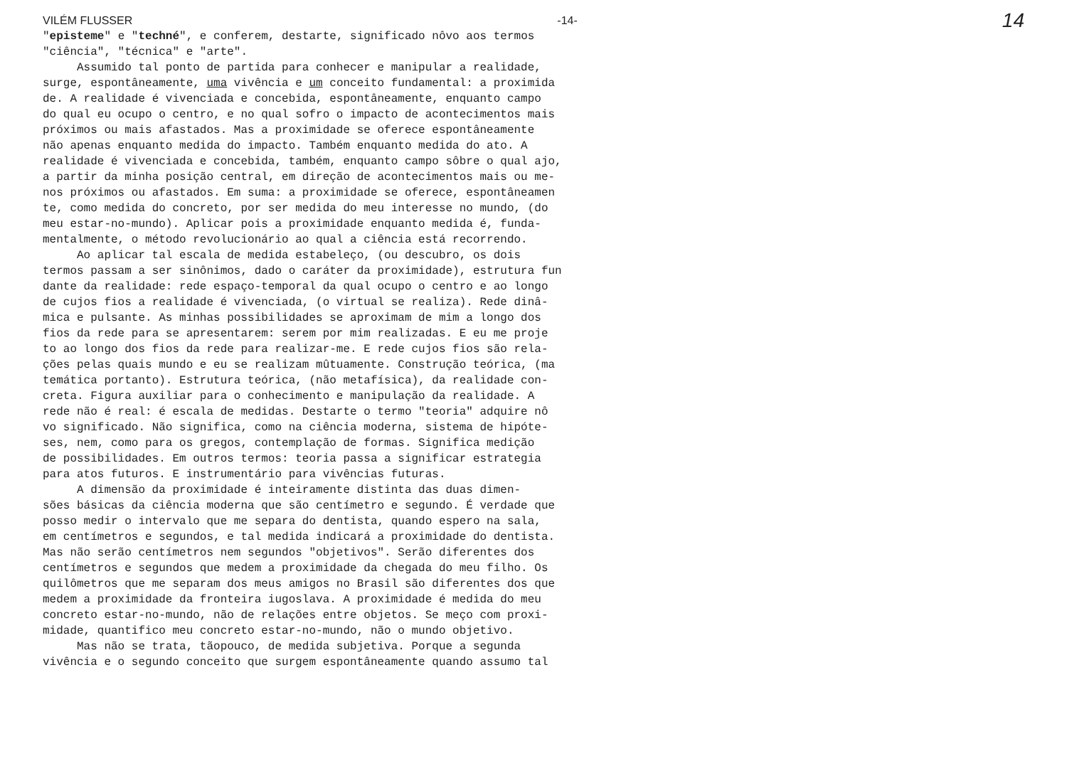VILÉM FLUSSER -14- 14
"episteme" e "techné", e conferem, destarte, significado nôvo aos termos
"ciência", "técnica" e "arte".
Assumido tal ponto de partida para conhecer e manipular a realidade,
surge, espontâneamente, uma vivência e um conceito fundamental: a proximida
de. A realidade é vivenciada e concebida, espontâneamente, enquanto campo
do qual eu ocupo o centro, e no qual sofro o impacto de acontecimentos mais
próximos ou mais afastados. Mas a proximidade se oferece espontâneamente
não apenas enquanto medida do impacto. Também enquanto medida do ato. A
realidade é vivenciada e concebida, também, enquanto campo sôbre o qual ajo,
a partir da minha posição central, em direção de acontecimentos mais ou me-
nos próximos ou afastados. Em suma: a proximidade se oferece, espontâneamen
te, como medida do concreto, por ser medida do meu interesse no mundo, (do
meu estar-no-mundo). Aplicar pois a proximidade enquanto medida é, funda-
mentalmente, o método revolucionário ao qual a ciência está recorrendo.
Ao aplicar tal escala de medida estabeleço, (ou descubro, os dois
termos passam a ser sinônimos, dado o caráter da proximidade), estrutura fun
dante da realidade: rede espaço-temporal da qual ocupo o centro e ao longo
de cujos fios a realidade é vivenciada, (o virtual se realiza). Rede dinâ-
mica e pulsante. As minhas possibilidades se aproximam de mim a longo dos
fios da rede para se apresentarem: serem por mim realizadas. E eu me proje
to ao longo dos fios da rede para realizar-me. E rede cujos fios são rela-
ções pelas quais mundo e eu se realizam mûtuamente. Construção teórica, (ma
temática portanto). Estrutura teórica, (não metafísica), da realidade con-
creta. Figura auxiliar para o conhecimento e manipulação da realidade. A
rede não é real: é escala de medidas. Destarte o termo "teoria" adquire nô
vo significado. Não significa, como na ciência moderna, sistema de hipóte-
ses, nem, como para os gregos, contemplação de formas. Significa medição
de possibilidades. Em outros termos: teoria passa a significar estrategia
para atos futuros. E instrumentário para vivências futuras.
A dimensão da proximidade é inteiramente distinta das duas dimen-
sões básicas da ciência moderna que são centímetro e segundo. É verdade que
posso medir o intervalo que me separa do dentista, quando espero na sala,
em centímetros e segundos, e tal medida indicará a proximidade do dentista.
Mas não serão centímetros nem segundos "objetivos". Serão diferentes dos
centímetros e segundos que medem a proximidade da chegada do meu filho. Os
quilômetros que me separam dos meus amigos no Brasil são diferentes dos que
medem a proximidade da fronteira iugoslava. A proximidade é medida do meu
concreto estar-no-mundo, não de relações entre objetos. Se meço com proxi-
midade, quantifico meu concreto estar-no-mundo, não o mundo objetivo.
Mas não se trata, tãopouco, de medida subjetiva. Porque a segunda
vivência e o segundo conceito que surgem espontâneamente quando assumo tal